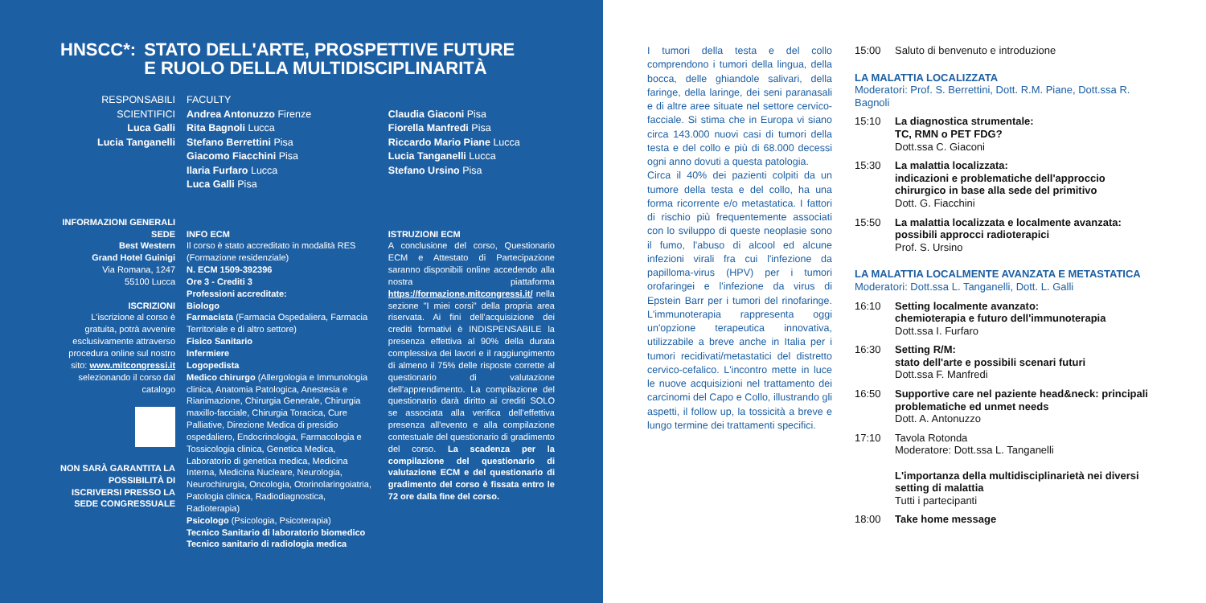HNSCC*: STATO DELL'ARTE, PROSPETTIVE FUTURE
E RUOLO DELLA MULTIDISCIPLINARITÀ
RESPONSABILI
SCIENTIFICI
Luca Galli
Lucia Tanganelli
FACULTY
Andrea Antonuzzo Firenze
Rita Bagnoli Lucca
Stefano Berrettini Pisa
Giacomo Fiacchini Pisa
Ilaria Furfaro Lucca
Luca Galli Pisa
Claudia Giaconi Pisa
Fiorella Manfredi Pisa
Riccardo Mario Piane Lucca
Lucia Tanganelli Lucca
Stefano Ursino Pisa
INFORMAZIONI GENERALI
SEDE
Best Western
Grand Hotel Guinigi
Via Romana, 1247
55100 Lucca
ISCRIZIONI
L'iscrizione al corso è gratuita, potrà avvenire esclusivamente attraverso procedura online sul nostro sito: www.mitcongressi.it selezionando il corso dal catalogo
NON SARÀ GARANTITA LA POSSIBILITÀ DI ISCRIVERSI PRESSO LA SEDE CONGRESSUALE
INFO ECM
Il corso è stato accreditato in modalità RES (Formazione residenziale)
N. ECM 1509-392396
Ore 3 - Crediti 3
Professioni accreditate:
Biologo
Farmacista (Farmacia Ospedaliera, Farmacia Territoriale e di altro settore)
Fisico Sanitario
Infermiere
Logopedista
Medico chirurgo (Allergologia e Immunologia clinica, Anatomia Patologica, Anestesia e Rianimazione, Chirurgia Generale, Chirurgia maxillo-facciale, Chirurgia Toracica, Cure Palliative, Direzione Medica di presidio ospedaliero, Endocrinologia, Farmacologia e Tossicologia clinica, Genetica Medica, Laboratorio di genetica medica, Medicina Interna, Medicina Nucleare, Neurologia, Neurochirurgia, Oncologia, Otorinolaringoiatria, Patologia clinica, Radiodiagnostica, Radioterapia)
Psicologo (Psicologia, Psicoterapia)
Tecnico Sanitario di laboratorio biomedico
Tecnico sanitario di radiologia medica
ISTRUZIONI ECM
A conclusione del corso, Questionario ECM e Attestato di Partecipazione saranno disponibili online accedendo alla nostra piattaforma https://formazione.mitcongressi.it/ nella sezione "I miei corsi" della propria area riservata. Ai fini dell'acquisizione dei crediti formativi è INDISPENSABILE la presenza effettiva al 90% della durata complessiva dei lavori e il raggiungimento di almeno il 75% delle risposte corrette al questionario di valutazione dell'apprendimento. La compilazione del questionario darà diritto ai crediti SOLO se associata alla verifica dell'effettiva presenza all'evento e alla compilazione contestuale del questionario di gradimento del corso. La scadenza per la compilazione del questionario di valutazione ECM e del questionario di gradimento del corso è fissata entro le 72 ore dalla fine del corso.
I tumori della testa e del collo comprendono i tumori della lingua, della bocca, delle ghiandole salivari, della faringe, della laringe, dei seni paranasali e di altre aree situate nel settore cervico-facciale. Si stima che in Europa vi siano circa 143.000 nuovi casi di tumori della testa e del collo e più di 68.000 decessi ogni anno dovuti a questa patologia.
Circa il 40% dei pazienti colpiti da un tumore della testa e del collo, ha una forma ricorrente e/o metastatica. I fattori di rischio più frequentemente associati con lo sviluppo di queste neoplasie sono il fumo, l'abuso di alcool ed alcune infezioni virali fra cui l'infezione da papilloma-virus (HPV) per i tumori orofaringei e l'infezione da virus di Epstein Barr per i tumori del rinofaringe. L'immunoterapia rappresenta oggi un'opzione terapeutica innovativa, utilizzabile a breve anche in Italia per i tumori recidivati/metastatici del distretto cervico-cefalico. L'incontro mette in luce le nuove acquisizioni nel trattamento dei carcinomi del Capo e Collo, illustrando gli aspetti, il follow up, la tossicità a breve e lungo termine dei trattamenti specifici.
15:00 Saluto di benvenuto e introduzione
LA MALATTIA LOCALIZZATA
Moderatori: Prof. S. Berrettini, Dott. R.M. Piane, Dott.ssa R. Bagnoli
15:10 La diagnostica strumentale:
TC, RMN o PET FDG?
Dott.ssa C. Giaconi
15:30 La malattia localizzata:
indicazioni e problematiche dell'approccio chirurgico in base alla sede del primitivo
Dott. G. Fiacchini
15:50 La malattia localizzata e localmente avanzata: possibili approcci radioterapici
Prof. S. Ursino
LA MALATTIA LOCALMENTE AVANZATA E METASTATICA
Moderatori: Dott.ssa L. Tanganelli, Dott. L. Galli
16:10 Setting localmente avanzato:
chemioterapia e futuro dell'immunoterapia
Dott.ssa I. Furfaro
16:30 Setting R/M:
stato dell'arte e possibili scenari futuri
Dott.ssa F. Manfredi
16:50 Supportive care nel paziente head&neck: principali problematiche ed unmet needs
Dott. A. Antonuzzo
17:10 Tavola Rotonda
Moderatore: Dott.ssa L. Tanganelli
L'importanza della multidisciplinarietà nei diversi setting di malattia
Tutti i partecipanti
18:00 Take home message